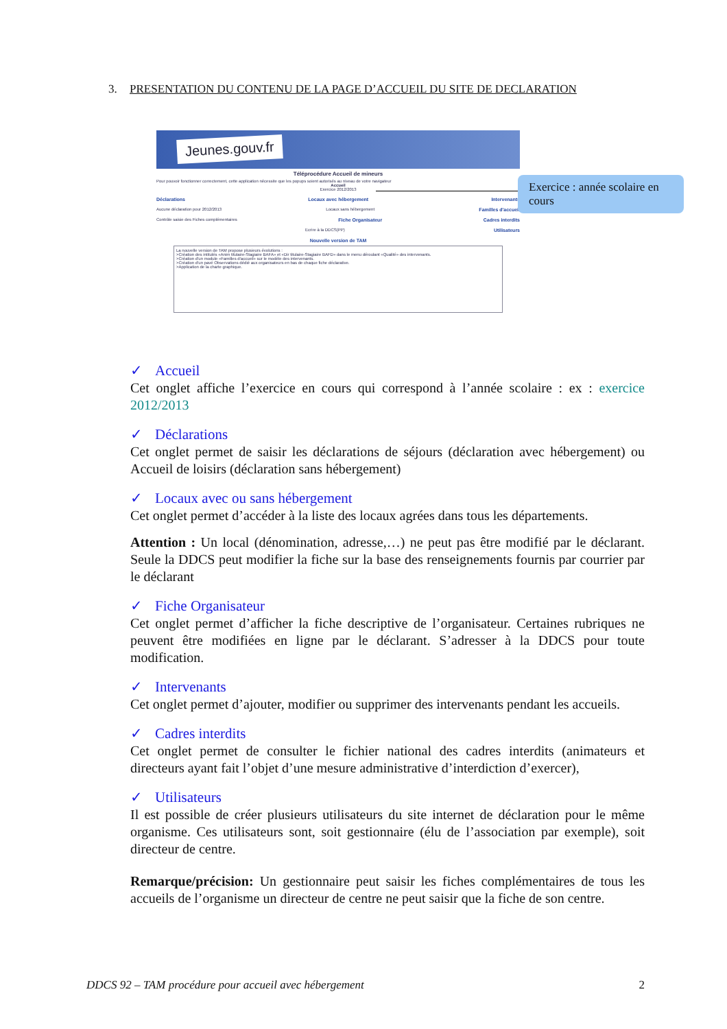3. PRESENTATION DU CONTENU DE LA PAGE D’ACCUEIL DU SITE DE DECLARATION
Jeunes.gouv.fr
Téléprocédure Accueil de mineurs
Pour pouvoir fonctionner correctement, cette application nécessite que les popups soient autorisés au niveau de votre navigateur
Accueil
Exercice 2012/2013
Déclarations Locaux avec hébergement Intervenants
Aucune déclaration pour 2012/2013 Locaux sans hébergement Familles d'accueil
Contrôle saisie des Fiches complémentaires Fiche Organisateur Cadres interdits
Ecrire à la DDCS(PP) Utilisateurs
Nouvelle version de TAM
La nouvelle version de TAM propose plusieurs évolutions :
>Création des intitulés «Anim titulaire-Stagiaire BAFA» et «Dir titulaire-Stagiaire BAFD» dans le menu déroulant «Qualité» des intervenants.
>Création d'un module «Familles d'accueil» sur le modèle des intervenants.
>Création d'un pavé Observations dédié aux organisateurs en bas de chaque fiche déclarative.
>Application de la charte graphique.
Exercice : année scolaire en cours
✓ Accueil
Cet onglet affiche l’exercice en cours qui correspond à l’année scolaire : ex : exercice 2012/2013
✓ Déclarations
Cet onglet permet de saisir les déclarations de séjours (déclaration avec hébergement) ou Accueil de loisirs (déclaration sans hébergement)
✓ Locaux avec ou sans hébergement
Cet onglet permet d’accéder à la liste des locaux agrées dans tous les départements.
Attention : Un local (dénomination, adresse,…) ne peut pas être modifié par le déclarant. Seule la DDCS peut modifier la fiche sur la base des renseignements fournis par courrier par le déclarant
✓ Fiche Organisateur
Cet onglet permet d’afficher la fiche descriptive de l’organisateur. Certaines rubriques ne peuvent être modifiées en ligne par le déclarant. S’adresser à la DDCS pour toute modification.
✓ Intervenants
Cet onglet permet d’ajouter, modifier ou supprimer des intervenants pendant les accueils.
✓ Cadres interdits
Cet onglet permet de consulter le fichier national des cadres interdits (animateurs et directeurs ayant fait l’objet d’une mesure administrative d’interdiction d’exercer),
✓ Utilisateurs
Il est possible de créer plusieurs utilisateurs du site internet de déclaration pour le même organisme. Ces utilisateurs sont, soit gestionnaire (élu de l’association par exemple), soit directeur de centre.
Remarque/précision: Un gestionnaire peut saisir les fiches complémentaires de tous les accueils de l’organisme un directeur de centre ne peut saisir que la fiche de son centre.
DDCS 92 – TAM procédure pour accueil avec hébergement 2